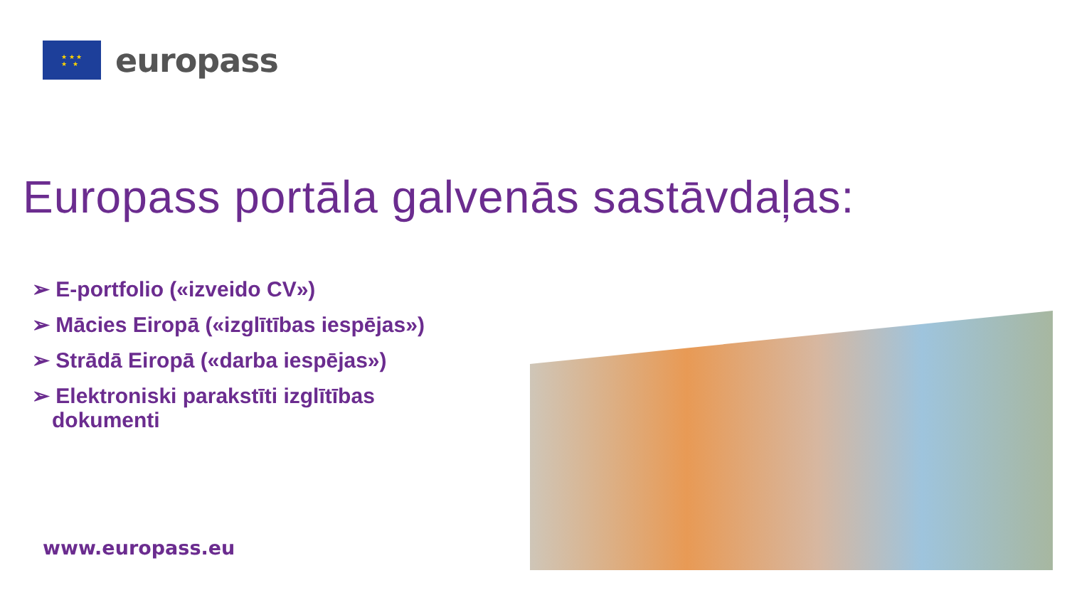★ ★ ★
★ ★
europass
Europass portāla galvenās sastāvdaļas:
➢ E-portfolio («izveido CV»)
➢ Mācies Eiropā («izglītības iespējas»)
➢ Strādā Eiropā («darba iespējas»)
➢ Elektroniski parakstīti izglītības dokumenti
www.europass.eu